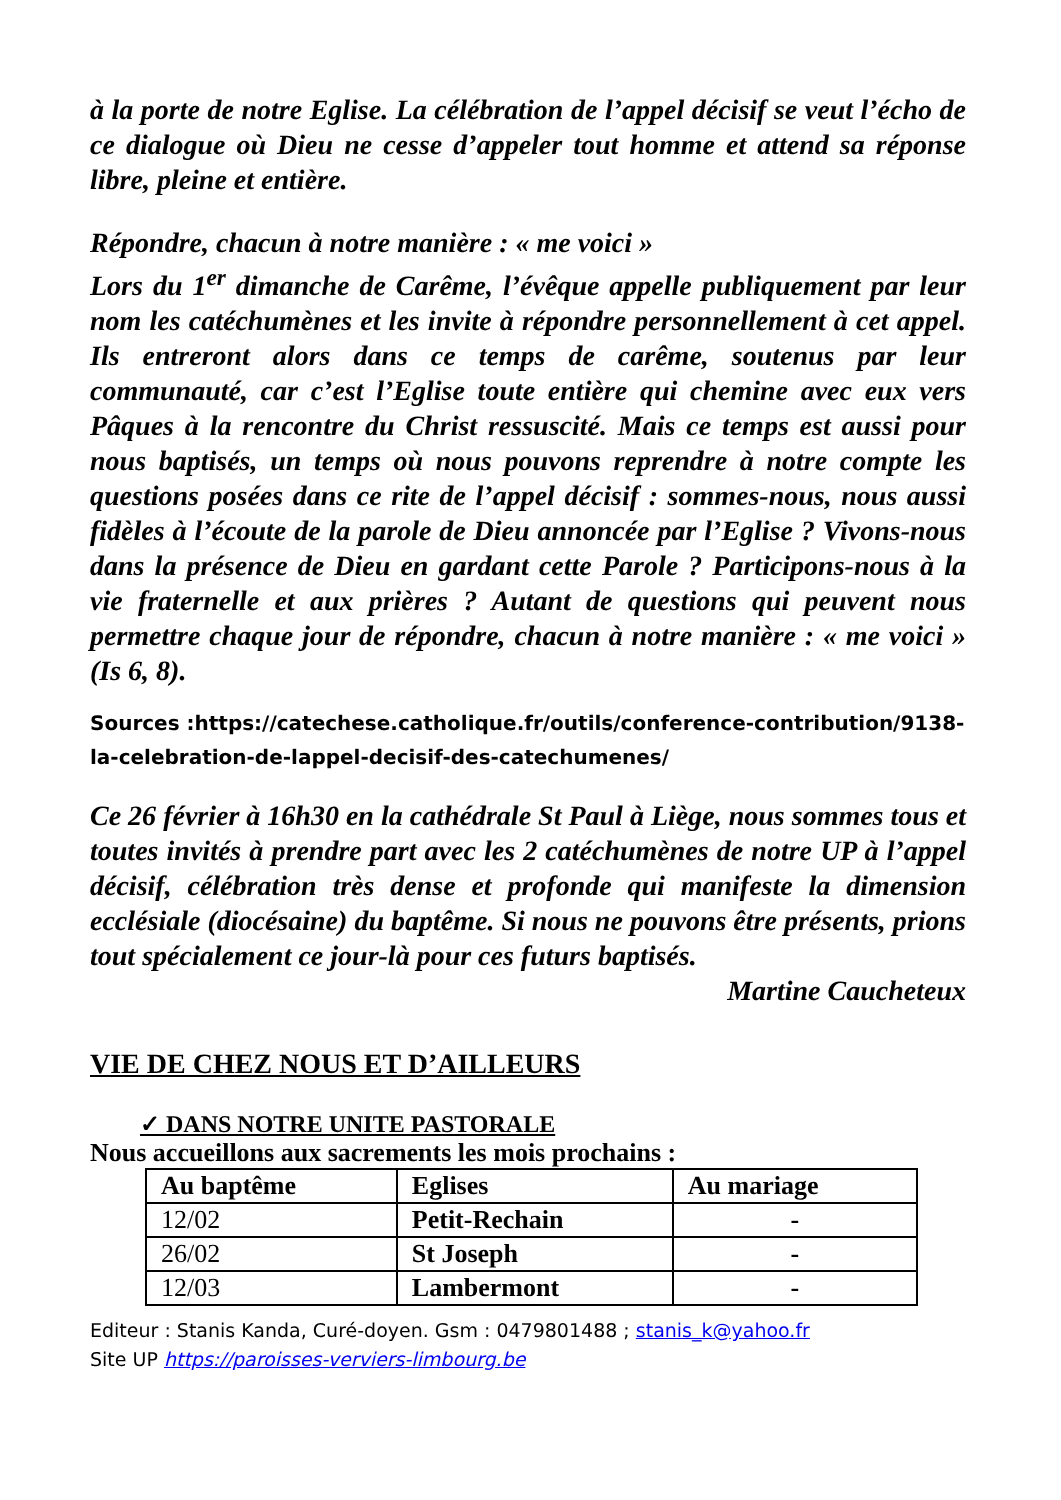à la porte de notre Eglise. La célébration de l’appel décisif se veut l’écho de ce dialogue où Dieu ne cesse d’appeler tout homme et attend sa réponse libre, pleine et entière.
Répondre, chacun à notre manière : « me voici »
Lors du 1<sup>er</sup> dimanche de Carême, l’évêque appelle publiquement par leur nom les catéchumènes et les invite à répondre personnellement à cet appel. Ils entreront alors dans ce temps de carême, soutenus par leur communauté, car c’est l’Eglise toute entière qui chemine avec eux vers Pâques à la rencontre du Christ ressuscité. Mais ce temps est aussi pour nous baptisés, un temps où nous pouvons reprendre à notre compte les questions posées dans ce rite de l’appel décisif : sommes-nous, nous aussi fidèles à l’écoute de la parole de Dieu annoncée par l’Eglise ? Vivons-nous dans la présence de Dieu en gardant cette Parole ? Participons-nous à la vie fraternelle et aux prières ? Autant de questions qui peuvent nous permettre chaque jour de répondre, chacun à notre manière : « me voici » (Is 6, 8).
Sources :https://catechese.catholique.fr/outils/conference-contribution/9138-la-celebration-de-lappel-decisif-des-catechumenes/
Ce 26 février à 16h30 en la cathédrale St Paul à Liège, nous sommes tous et toutes invités à prendre part avec les 2 catéchumènes de notre UP à l’appel décisif, célébration très dense et profonde qui manifeste la dimension ecclésiale (diocésaine) du baptême. Si nous ne pouvons être présents, prions tout spécialement ce jour-là pour ces futurs baptisés.
Martine Caucheteux
VIE DE CHEZ NOUS ET D’AILLEURS
✓ DANS NOTRE UNITE PASTORALE
Nous accueillons aux sacrements les mois prochains :
| Au baptême | Eglises | Au mariage |
| --- | --- | --- |
| 12/02 | Petit-Rechain | - |
| 26/02 | St Joseph | - |
| 12/03 | Lambermont | - |
Editeur : Stanis Kanda, Curé-doyen. Gsm : 0479801488 ; stanis_k@yahoo.fr
Site UP https://paroisses-verviers-limbourg.be